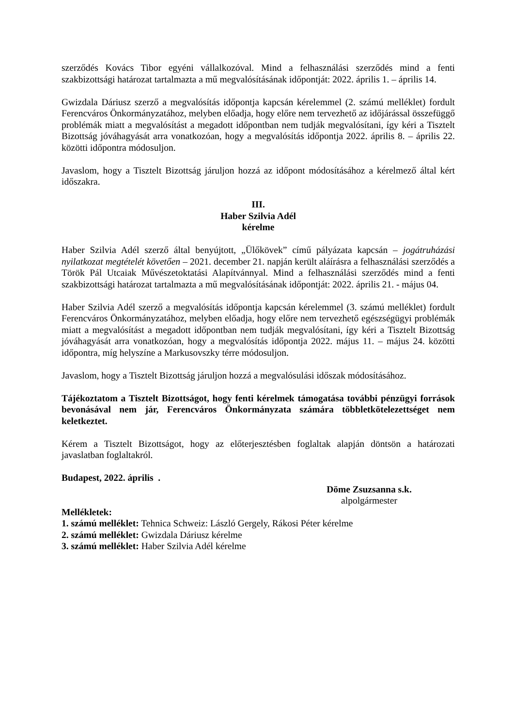szerződés Kovács Tibor egyéni vállalkozóval. Mind a felhasználási szerződés mind a fenti szakbizottsági határozat tartalmazta a mű megvalósításának időpontját: 2022. április 1. – április 14.
Gwizdala Dáriusz szerző a megvalósítás időpontja kapcsán kérelemmel (2. számú melléklet) fordult Ferencváros Önkormányzatához, melyben előadja, hogy előre nem tervezhető az időjárással összefüggő problémák miatt a megvalósítást a megadott időpontban nem tudják megvalósítani, így kéri a Tisztelt Bizottság jóváhagyását arra vonatkozóan, hogy a megvalósítás időpontja 2022. április 8. – április 22. közötti időpontra módosuljon.
Javaslom, hogy a Tisztelt Bizottság járuljon hozzá az időpont módosításához a kérelmező által kért időszakra.
III.
Haber Szilvia Adél
kérelme
Haber Szilvia Adél szerző által benyújtott, „Ülőkövek” című pályázata kapcsán – jogátruházási nyilatkozat megtételét követően – 2021. december 21. napján került aláírásra a felhasználási szerződés a Török Pál Utcaiak Művészetoktatási Alapítvánnyal. Mind a felhasználási szerződés mind a fenti szakbizottsági határozat tartalmazta a mű megvalósításának időpontját: 2022. április 21. - május 04.
Haber Szilvia Adél szerző a megvalósítás időpontja kapcsán kérelemmel (3. számú melléklet) fordult Ferencváros Önkormányzatához, melyben előadja, hogy előre nem tervezhető egészségügyi problémák miatt a megvalósítást a megadott időpontban nem tudják megvalósítani, így kéri a Tisztelt Bizottság jóváhagyását arra vonatkozóan, hogy a megvalósítás időpontja 2022. május 11. – május 24. közötti időpontra, míg helyszíne a Markusovszky térre módosuljon.
Javaslom, hogy a Tisztelt Bizottság járuljon hozzá a megvalósulási időszak módosításához.
Tájékoztatom a Tisztelt Bizottságot, hogy fenti kérelmek támogatása további pénzügyi források bevonásával nem jár, Ferencváros Önkormányzata számára többletkötelezettséget nem keletkeztet.
Kérem a Tisztelt Bizottságot, hogy az előterjesztésben foglaltak alapján döntsön a határozati javaslatban foglaltakról.
Budapest, 2022. április .
Döme Zsuzsanna s.k.
alpolgármester
Mellékletek:
1. számú melléklet: Tehnica Schweiz: László Gergely, Rákosi Péter kérelme
2. számú melléklet: Gwizdala Dáriusz kérelme
3. számú melléklet: Haber Szilvia Adél kérelme